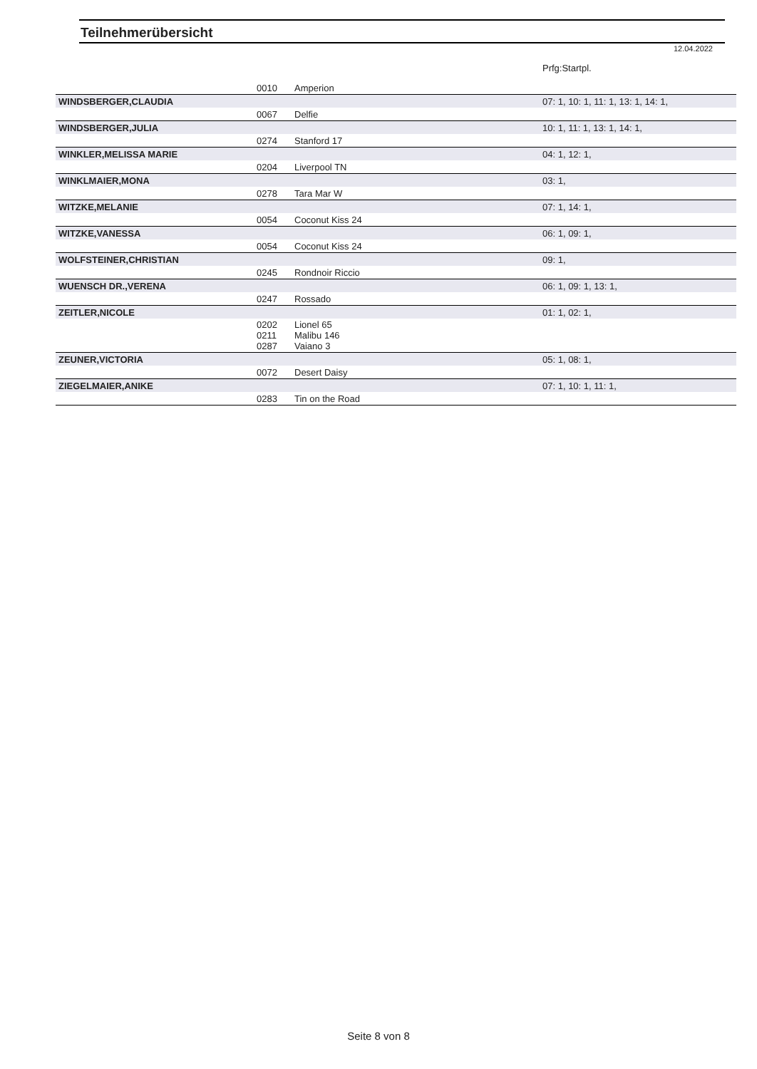Teilnehmerübersicht
12.04.2022
| | | | Prfg:Startpl. |
| | 0010 | Amperion | |
| WINDSBERGER,CLAUDIA | | | 07: 1, 10: 1, 11: 1, 13: 1, 14: 1, |
| | 0067 | Delfie | |
| WINDSBERGER,JULIA | | | 10: 1, 11: 1, 13: 1, 14: 1, |
| | 0274 | Stanford 17 | |
| WINKLER,MELISSA MARIE | | | 04: 1, 12: 1, |
| | 0204 | Liverpool TN | |
| WINKLMAIER,MONA | | | 03: 1, |
| | 0278 | Tara Mar W | |
| WITZKE,MELANIE | | | 07: 1, 14: 1, |
| | 0054 | Coconut Kiss 24 | |
| WITZKE,VANESSA | | | 06: 1, 09: 1, |
| | 0054 | Coconut Kiss 24 | |
| WOLFSTEINER,CHRISTIAN | | | 09: 1, |
| | 0245 | Rondnoir Riccio | |
| WUENSCH DR.,VERENA | | | 06: 1, 09: 1, 13: 1, |
| | 0247 | Rossado | |
| ZEITLER,NICOLE | | | 01: 1, 02: 1, |
| | 0202 0211 0287 | Lionel 65 Malibu 146 Vaiano 3 | |
| ZEUNER,VICTORIA | | | 05: 1, 08: 1, |
| | 0072 | Desert Daisy | |
| ZIEGELMAIER,ANIKE | | | 07: 1, 10: 1, 11: 1, |
| | 0283 | Tin on the Road | |
Seite 8 von 8